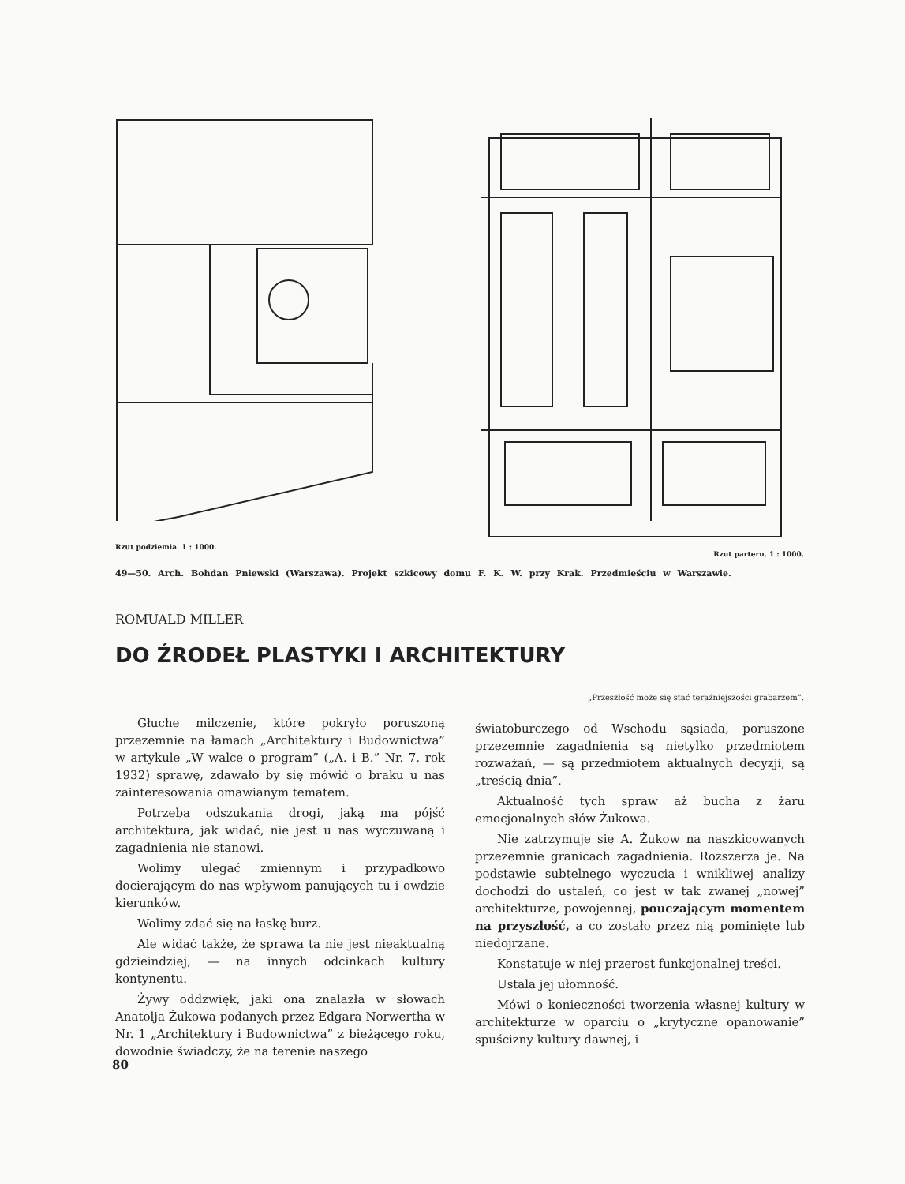Rzut podziemia. 1 : 1000.
Rzut parteru. 1 : 1000.
49—50. Arch. Bohdan Pniewski (Warszawa). Projekt szkicowy domu F. K. W. przy Krak. Przedmieściu w Warszawie.
ROMUALD MILLER
DO ŹRODEŁ PLASTYKI I ARCHITEKTURY
„Przeszłość może się stać teraźniejszości grabarzem”.
Głuche milczenie, które pokryło poruszoną przezemnie na łamach „Architektury i Budownictwa” w artykule „W walce o program” („A. i B.” Nr. 7, rok 1932) sprawę, zdawało by się mówić o braku u nas zainteresowania omawianym tematem.
Potrzeba odszukania drogi, jaką ma pójść architektura, jak widać, nie jest u nas wyczuwaną i zagadnienia nie stanowi.
Wolimy ulegać zmiennym i przypadkowo docierającym do nas wpływom panujących tu i owdzie kierunków.
Wolimy zdać się na łaskę burz.
Ale widać także, że sprawa ta nie jest nieaktualną gdzieindziej, — na innych odcinkach kultury kontynentu.
Żywy oddzwięk, jaki ona znalazła w słowach Anatolja Żukowa podanych przez Edgara Norwertha w Nr. 1 „Architektury i Budownictwa” z bieżącego roku, dowodnie świadczy, że na terenie naszego
światoburczego od Wschodu sąsiada, poruszone przezemnie zagadnienia są nietylko przedmiotem rozważań, — są przedmiotem aktualnych decyzji, są „treścią dnia”.
Aktualność tych spraw aż bucha z żaru emocjonalnych słów Żukowa.
Nie zatrzymuje się A. Żukow na naszkicowanych przezemnie granicach zagadnienia. Rozszerza je. Na podstawie subtelnego wyczucia i wnikliwej analizy dochodzi do ustaleń, co jest w tak zwanej „nowej” architekturze, powojennej, pouczającym momentem na przyszłość, a co zostało przez nią pominięte lub niedojrzane.
Konstatuje w niej przerost funkcjonalnej treści.
Ustala jej ułomność.
Mówi o konieczności tworzenia własnej kultury w architekturze w oparciu o „krytyczne opanowanie” spuścizny kultury dawnej, i
80